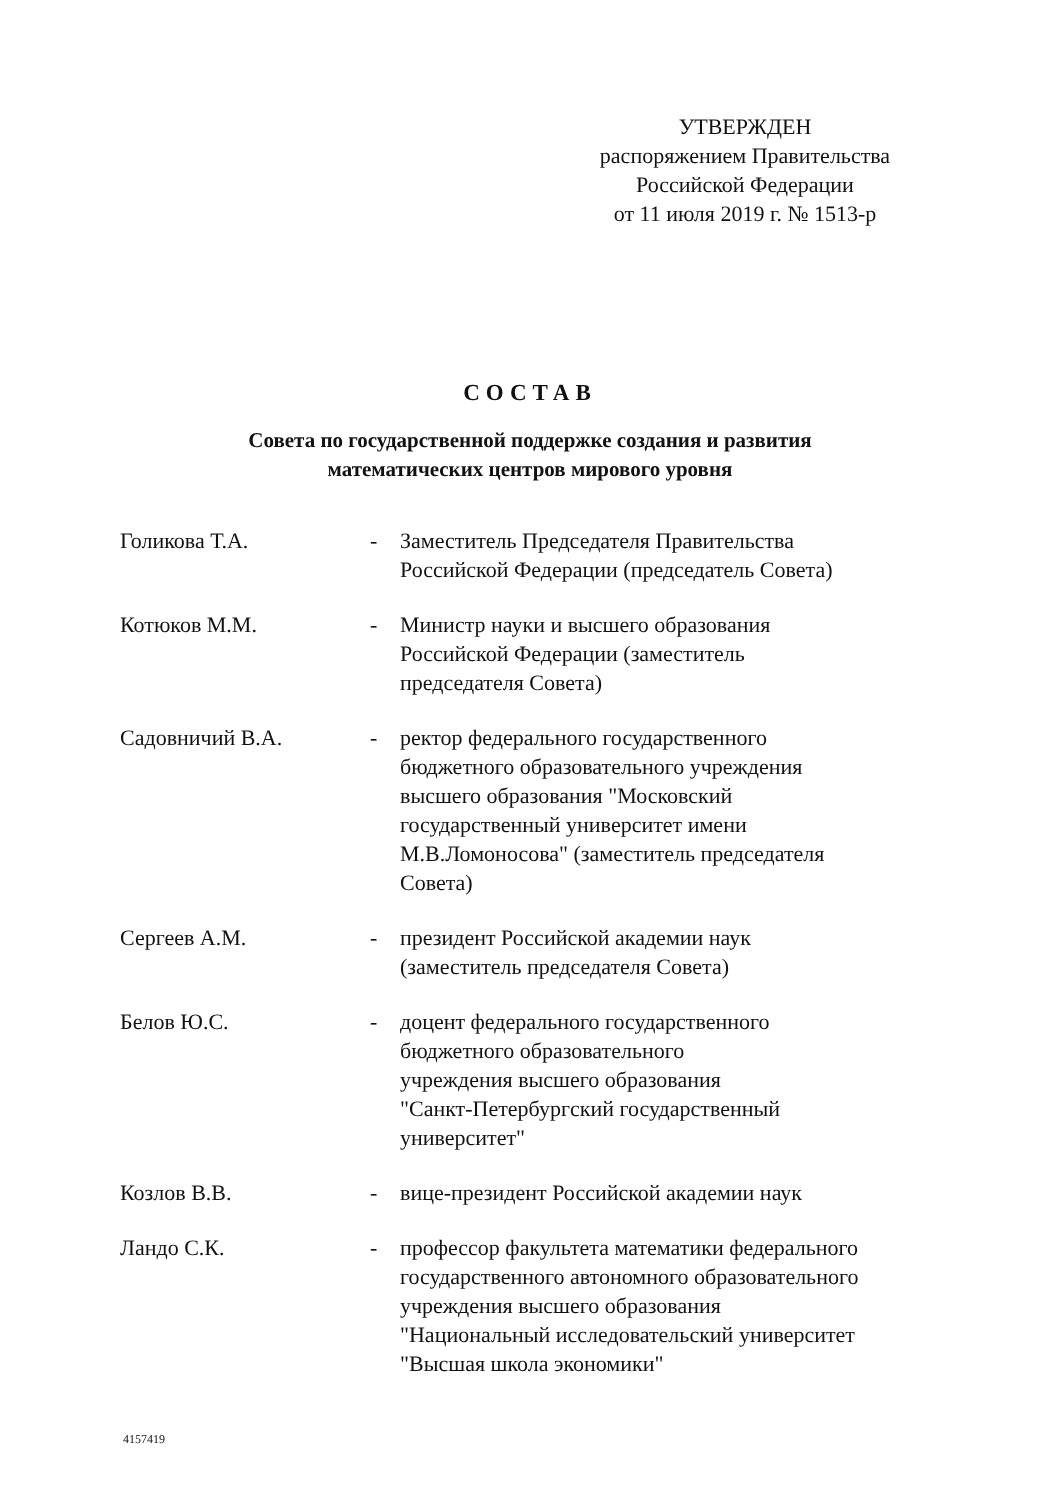УТВЕРЖДЕН
распоряжением Правительства
Российской Федерации
от 11 июля 2019 г. № 1513-р
СОСТАВ
Совета по государственной поддержке создания и развития
математических центров мирового уровня
| Голикова Т.А. | - | Заместитель Председателя Правительства Российской Федерации (председатель Совета) |
| Котюков М.М. | - | Министр науки и высшего образования Российской Федерации (заместитель председателя Совета) |
| Садовничий В.А. | - | ректор федерального государственного бюджетного образовательного учреждения высшего образования "Московский государственный университет имени М.В.Ломоносова" (заместитель председателя Совета) |
| Сергеев А.М. | - | президент Российской академии наук (заместитель председателя Совета) |
| Белов Ю.С. | - | доцент федерального государственного бюджетного образовательного учреждения высшего образования "Санкт-Петербургский государственный университет" |
| Козлов В.В. | - | вице-президент Российской академии наук |
| Ландо С.К. | - | профессор факультета математики федерального государственного автономного образовательного учреждения высшего образования "Национальный исследовательский университет "Высшая школа экономики" |
4157419